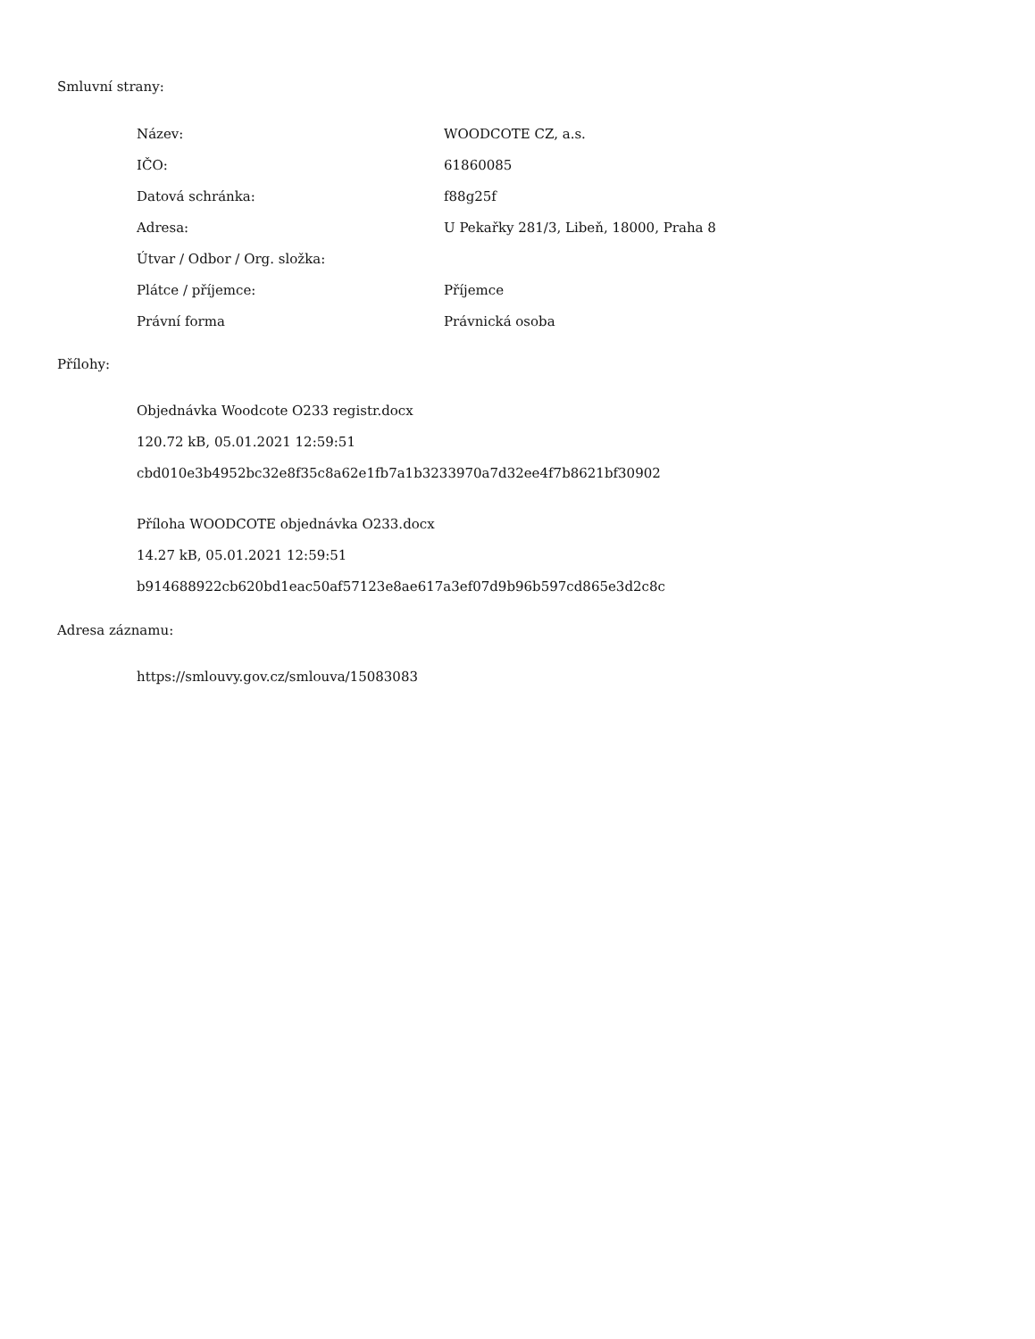Smluvní strany:
| Název: | WOODCOTE CZ, a.s. |
| IČO: | 61860085 |
| Datová schránka: | f88g25f |
| Adresa: | U Pekařky 281/3, Libeň, 18000, Praha 8 |
| Útvar / Odbor / Org. složka: | |
| Plátce / příjemce: | Příjemce |
| Právní forma | Právnická osoba |
Přílohy:
Objednávka Woodcote O233 registr.docx
120.72 kB, 05.01.2021 12:59:51
cbd010e3b4952bc32e8f35c8a62e1fb7a1b3233970a7d32ee4f7b8621bf30902
Příloha WOODCOTE objednávka O233.docx
14.27 kB, 05.01.2021 12:59:51
b914688922cb620bd1eac50af57123e8ae617a3ef07d9b96b597cd865e3d2c8c
Adresa záznamu:
https://smlouvy.gov.cz/smlouva/15083083